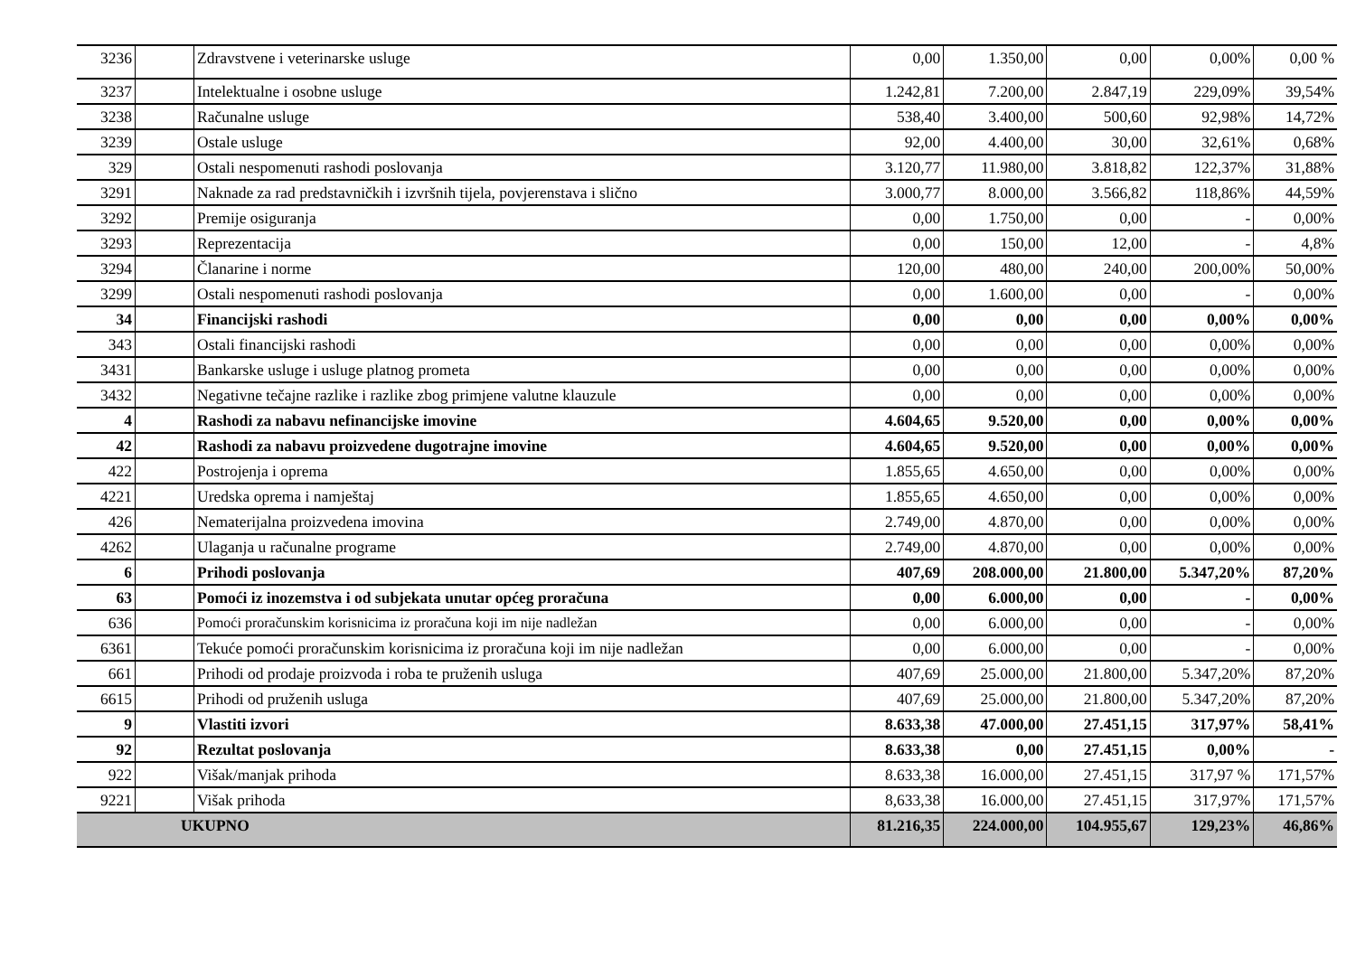| 3236 | | Zdravstvene i veterinarske usluge | 0,00 | 1.350,00 | 0,00 | 0,00% | 0,00 % |
| 3237 | | Intelektualne i osobne usluge | 1.242,81 | 7.200,00 | 2.847,19 | 229,09% | 39,54% |
| 3238 | | Računalne usluge | 538,40 | 3.400,00 | 500,60 | 92,98% | 14,72% |
| 3239 | | Ostale usluge | 92,00 | 4.400,00 | 30,00 | 32,61% | 0,68% |
| 329 | | Ostali nespomenuti rashodi poslovanja | 3.120,77 | 11.980,00 | 3.818,82 | 122,37% | 31,88% |
| 3291 | | Naknade za rad predstavničkih i izvršnih tijela, povjerenstava i slično | 3.000,77 | 8.000,00 | 3.566,82 | 118,86% | 44,59% |
| 3292 | | Premije osiguranja | 0,00 | 1.750,00 | 0,00 | - | 0,00% |
| 3293 | | Reprezentacija | 0,00 | 150,00 | 12,00 | - | 4,8% |
| 3294 | | Članarine i norme | 120,00 | 480,00 | 240,00 | 200,00% | 50,00% |
| 3299 | | Ostali nespomenuti rashodi poslovanja | 0,00 | 1.600,00 | 0,00 | - | 0,00% |
| 34 | | Financijski rashodi | 0,00 | 0,00 | 0,00 | 0,00% | 0,00% |
| 343 | | Ostali financijski rashodi | 0,00 | 0,00 | 0,00 | 0,00% | 0,00% |
| 3431 | | Bankarske usluge i usluge platnog prometa | 0,00 | 0,00 | 0,00 | 0,00% | 0,00% |
| 3432 | | Negativne tečajne razlike i razlike zbog primjene valutne klauzule | 0,00 | 0,00 | 0,00 | 0,00% | 0,00% |
| 4 | | Rashodi za nabavu nefinancijske imovine | 4.604,65 | 9.520,00 | 0,00 | 0,00% | 0,00% |
| 42 | | Rashodi za nabavu proizvedene dugotrajne imovine | 4.604,65 | 9.520,00 | 0,00 | 0,00% | 0,00% |
| 422 | | Postrojenja i oprema | 1.855,65 | 4.650,00 | 0,00 | 0,00% | 0,00% |
| 4221 | | Uredska oprema i namještaj | 1.855,65 | 4.650,00 | 0,00 | 0,00% | 0,00% |
| 426 | | Nematerijalna proizvedena imovina | 2.749,00 | 4.870,00 | 0,00 | 0,00% | 0,00% |
| 4262 | | Ulaganja u računalne programe | 2.749,00 | 4.870,00 | 0,00 | 0,00% | 0,00% |
| 6 | | Prihodi poslovanja | 407,69 | 208.000,00 | 21.800,00 | 5.347,20% | 87,20% |
| 63 | | Pomoći iz inozemstva i od subjekata unutar općeg proračuna | 0,00 | 6.000,00 | 0,00 | - | 0,00% |
| 636 | | Pomoći proračunskim korisnicima iz proračuna koji im nije nadležan | 0,00 | 6.000,00 | 0,00 | - | 0,00% |
| 6361 | | Tekuće pomoći proračunskim korisnicima iz proračuna koji im nije nadležan | 0,00 | 6.000,00 | 0,00 | - | 0,00% |
| 661 | | Prihodi od prodaje proizvoda i roba te pruženih usluga | 407,69 | 25.000,00 | 21.800,00 | 5.347,20% | 87,20% |
| 6615 | | Prihodi od pruženih usluga | 407,69 | 25.000,00 | 21.800,00 | 5.347,20% | 87,20% |
| 9 | | Vlastiti izvori | 8.633,38 | 47.000,00 | 27.451,15 | 317,97% | 58,41% |
| 92 | | Rezultat poslovanja | 8.633,38 | 0,00 | 27.451,15 | 0,00% | - |
| 922 | | Višak/manjak prihoda | 8.633,38 | 16.000,00 | 27.451,15 | 317,97 % | 171,57% |
| 9221 | | Višak prihoda | 8,633,38 | 16.000,00 | 27.451,15 | 317,97% | 171,57% |
| UKUPNO | | | 81.216,35 | 224.000,00 | 104.955,67 | 129,23% | 46,86% |